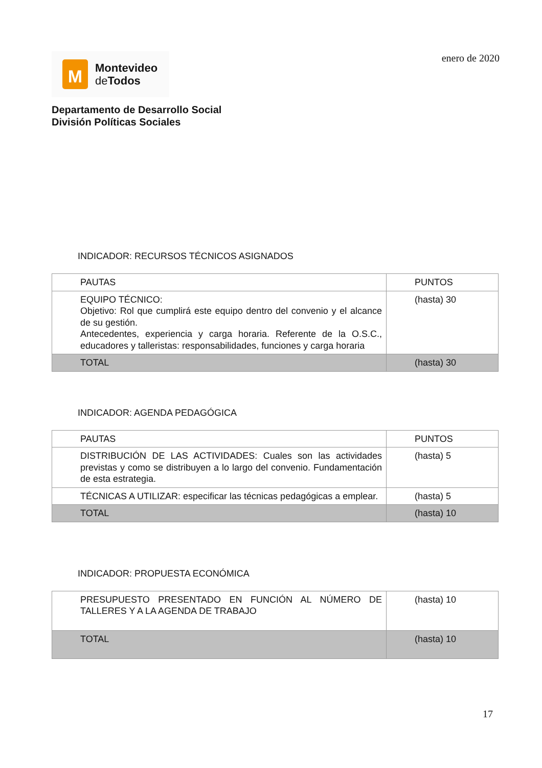M
Montevideo
de Todos
enero de 2020
Departamento de Desarrollo Social
División Políticas Sociales
INDICADOR: RECURSOS TÉCNICOS ASIGNADOS
| PAUTAS | PUNTOS |
| EQUIPO TÉCNICO: Objetivo: Rol que cumplirá este equipo dentro del convenio y el alcance de su gestión. Antecedentes, experiencia y carga horaria. Referente de la O.S.C., educadores y talleristas: responsabilidades, funciones y carga horaria | (hasta) 30 |
| TOTAL | (hasta) 30 |
INDICADOR: AGENDA PEDAGÓGICA
| PAUTAS | PUNTOS |
| DISTRIBUCIÓN DE LAS ACTIVIDADES: Cuales son las actividades previstas y como se distribuyen a lo largo del convenio. Fundamentación de esta estrategia. | (hasta) 5 |
| TÉCNICAS A UTILIZAR: especificar las técnicas pedagógicas a emplear. | (hasta) 5 |
| TOTAL | (hasta) 10 |
INDICADOR: PROPUESTA ECONÓMICA
| PRESUPUESTO PRESENTADO EN FUNCIÓN AL NÚMERO DE TALLERES Y A LA AGENDA DE TRABAJO | (hasta) 10 |
| TOTAL | (hasta) 10 |
17